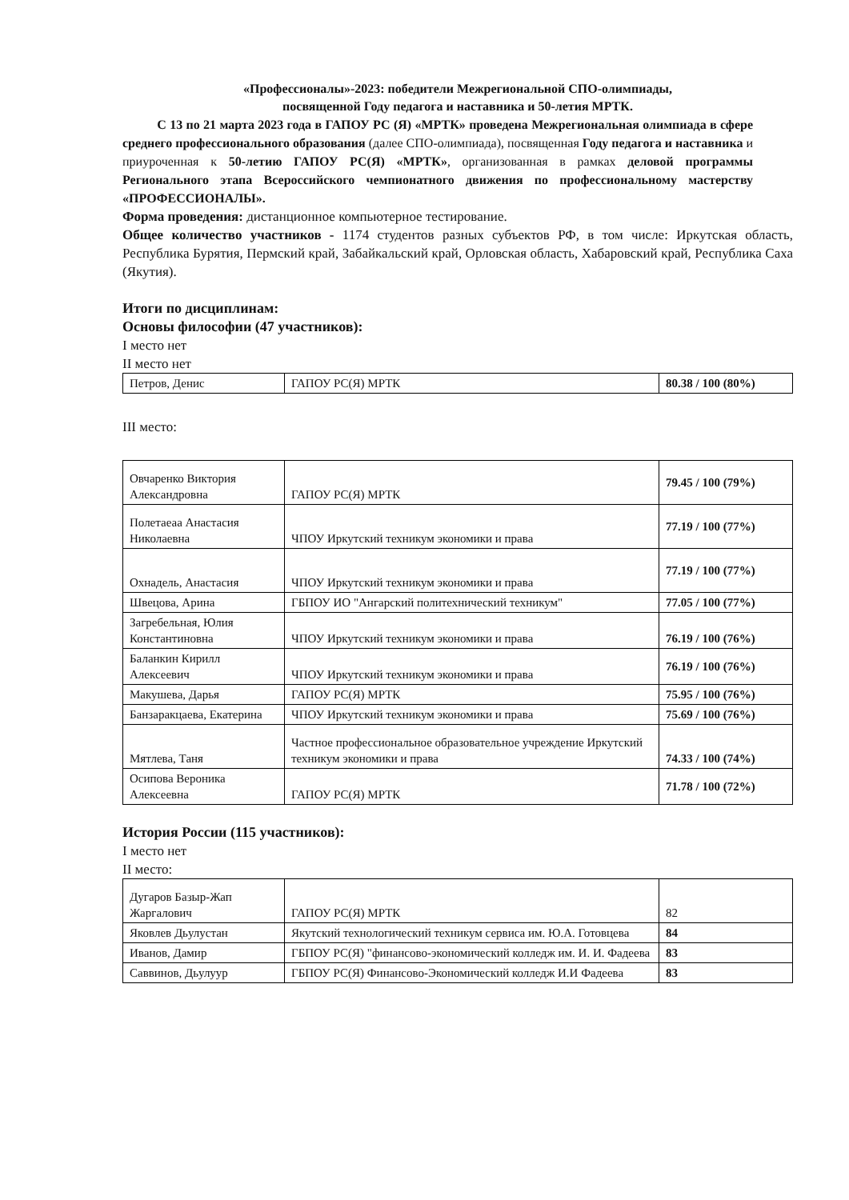«Профессионалы»-2023: победители Межрегиональной СПО-олимпиады,
посвященной Году педагога и наставника и 50-летия МРТК.
С 13 по 21 марта 2023 года в ГАПОУ РС (Я) «МРТК» проведена Межрегиональная олимпиада в сфере среднего профессионального образования (далее СПО-олимпиада), посвященная Году педагога и наставника и приуроченная к 50-летию ГАПОУ РС(Я) «МРТК», организованная в рамках деловой программы Регионального этапа Всероссийского чемпионатного движения по профессиональному мастерству «ПРОФЕССИОНАЛЫ».
Форма проведения: дистанционное компьютерное тестирование.
Общее количество участников - 1174 студентов разных субъектов РФ, в том числе: Иркутская область, Республика Бурятия, Пермский край, Забайкальский край, Орловская область, Хабаровский край, Республика Саха (Якутия).
Итоги по дисциплинам:
Основы философии (47 участников):
I место нет
II место нет
| Петров, Денис | ГАПОУ РС(Я) МРТК | 80.38 / 100 (80%) |
III место:
| Овчаренко Виктория Александровна | ГАПОУ РС(Я) МРТК | 79.45 / 100 (79%) |
| Полетаеаа Анастасия Николаевна | ЧПОУ Иркутский техникум экономики и права | 77.19 / 100 (77%) |
| Охнадель, Анастасия | ЧПОУ Иркутский техникум экономики и права | 77.19 / 100 (77%) |
| Швецова, Арина | ГБПОУ ИО "Ангарский политехнический техникум" | 77.05 / 100 (77%) |
| Загребельная, Юлия Константиновна | ЧПОУ Иркутский техникум экономики и права | 76.19 / 100 (76%) |
| Баланкин Кирилл Алексеевич | ЧПОУ Иркутский техникум экономики и права | 76.19 / 100 (76%) |
| Макушева, Дарья | ГАПОУ РС(Я) МРТК | 75.95 / 100 (76%) |
| Банзаракцаева, Екатерина | ЧПОУ Иркутский техникум экономики и права | 75.69 / 100 (76%) |
| Мятлева, Таня | Частное профессиональное образовательное учреждение Иркутский техникум экономики и права | 74.33 / 100 (74%) |
| Осипова Вероника Алексеевна | ГАПОУ РС(Я) МРТК | 71.78 / 100 (72%) |
История России (115 участников):
I место нет
II место:
| Дугаров Базыр-Жап Жаргалович | ГАПОУ РС(Я) МРТК | 82 |
| Яковлев Дьулустан | Якутский технологический техникум сервиса им. Ю.А. Готовцева | 84 |
| Иванов, Дамир | ГБПОУ РС(Я) "финансово-экономический колледж им. И. И. Фадеева | 83 |
| Саввинов, Дьулуур | ГБПОУ РС(Я) Финансово-Экономический колледж И.И Фадеева | 83 |